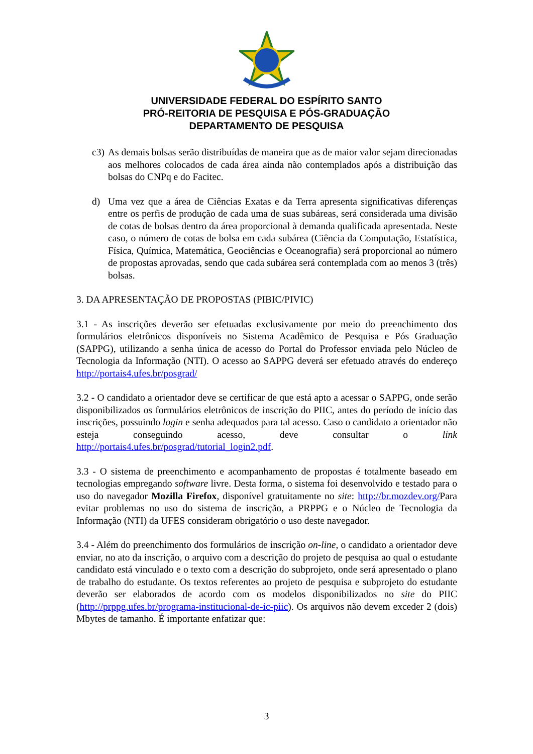UNIVERSIDADE FEDERAL DO ESPÍRITO SANTO
PRÓ-REITORIA DE PESQUISA E PÓS-GRADUAÇÃO
DEPARTAMENTO DE PESQUISA
c3) As demais bolsas serão distribuídas de maneira que as de maior valor sejam direcionadas aos melhores colocados de cada área ainda não contemplados após a distribuição das bolsas do CNPq e do Facitec.
d) Uma vez que a área de Ciências Exatas e da Terra apresenta significativas diferenças entre os perfis de produção de cada uma de suas subáreas, será considerada uma divisão de cotas de bolsas dentro da área proporcional à demanda qualificada apresentada. Neste caso, o número de cotas de bolsa em cada subárea (Ciência da Computação, Estatística, Física, Química, Matemática, Geociências e Oceanografia) será proporcional ao número de propostas aprovadas, sendo que cada subárea será contemplada com ao menos 3 (três) bolsas.
3. DA APRESENTAÇÃO DE PROPOSTAS (PIBIC/PIVIC)
3.1 - As inscrições deverão ser efetuadas exclusivamente por meio do preenchimento dos formulários eletrônicos disponíveis no Sistema Acadêmico de Pesquisa e Pós Graduação (SAPPG), utilizando a senha única de acesso do Portal do Professor enviada pelo Núcleo de Tecnologia da Informação (NTI). O acesso ao SAPPG deverá ser efetuado através do endereço http://portais4.ufes.br/posgrad/
3.2 - O candidato a orientador deve se certificar de que está apto a acessar o SAPPG, onde serão disponibilizados os formulários eletrônicos de inscrição do PIIC, antes do período de início das inscrições, possuindo login e senha adequados para tal acesso. Caso o candidato a orientador não esteja conseguindo acesso, deve consultar o link http://portais4.ufes.br/posgrad/tutorial_login2.pdf.
3.3 - O sistema de preenchimento e acompanhamento de propostas é totalmente baseado em tecnologias empregando software livre. Desta forma, o sistema foi desenvolvido e testado para o uso do navegador Mozilla Firefox, disponível gratuitamente no site: http://br.mozdev.org/Para evitar problemas no uso do sistema de inscrição, a PRPPG e o Núcleo de Tecnologia da Informação (NTI) da UFES consideram obrigatório o uso deste navegador.
3.4 - Além do preenchimento dos formulários de inscrição on-line, o candidato a orientador deve enviar, no ato da inscrição, o arquivo com a descrição do projeto de pesquisa ao qual o estudante candidato está vinculado e o texto com a descrição do subprojeto, onde será apresentado o plano de trabalho do estudante. Os textos referentes ao projeto de pesquisa e subprojeto do estudante deverão ser elaborados de acordo com os modelos disponibilizados no site do PIIC (http://prppg.ufes.br/programa-institucional-de-ic-piic). Os arquivos não devem exceder 2 (dois) Mbytes de tamanho. É importante enfatizar que:
3